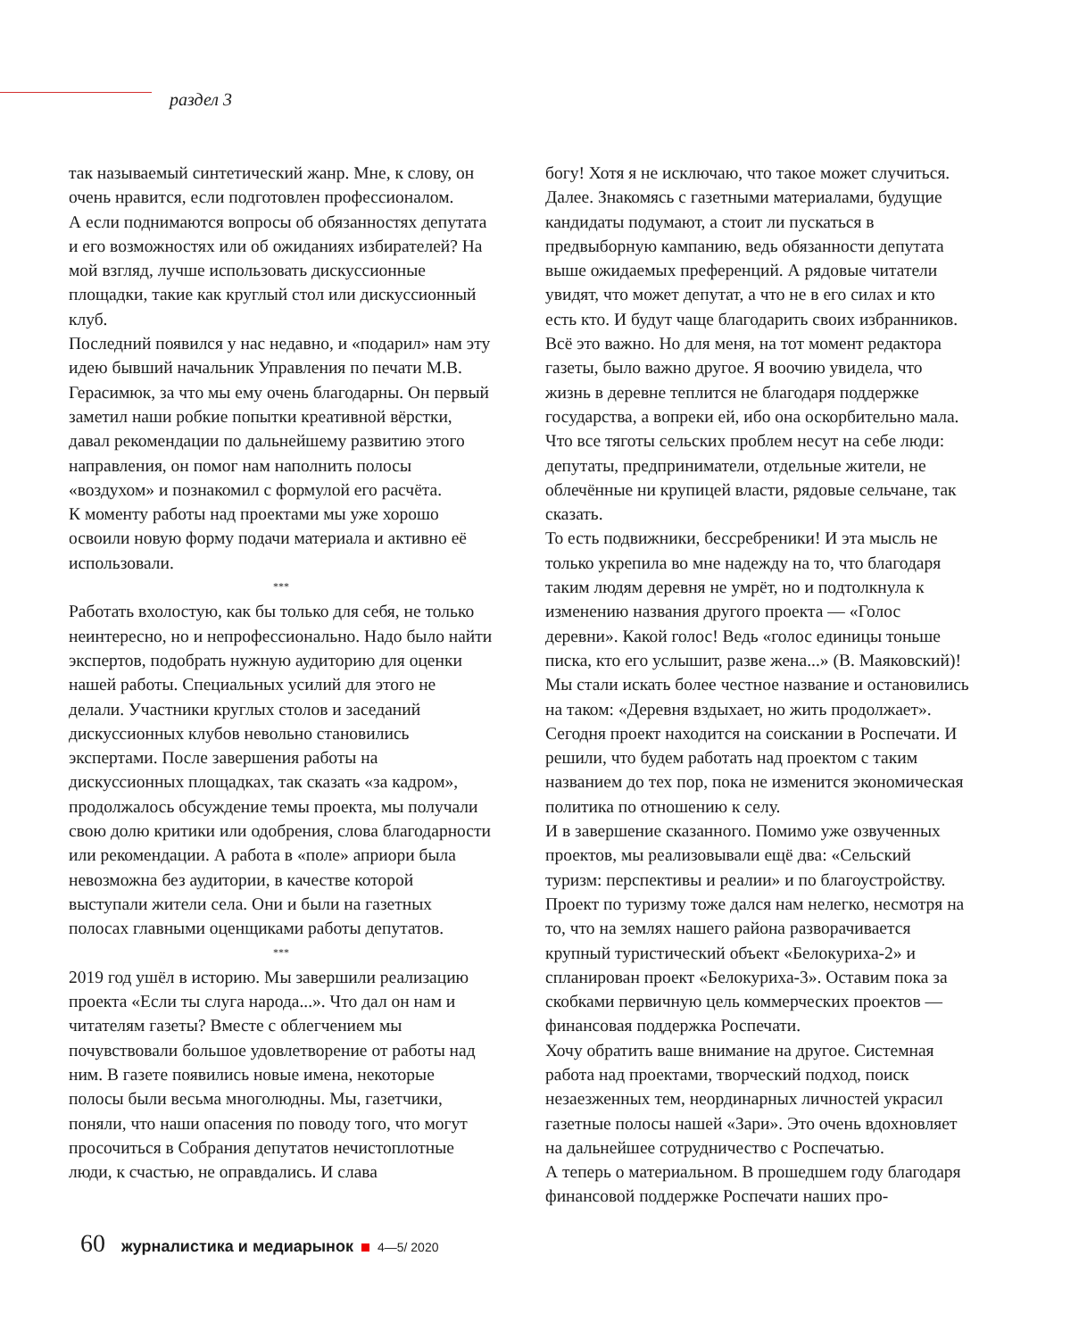раздел 3
так называемый синтетический жанр. Мне, к слову, он очень нравится, если подготовлен профессионалом.
А если поднимаются вопросы об обязанностях депутата и его возможностях или об ожиданиях избирателей? На мой взгляд, лучше использовать дискуссионные площадки, такие как круглый стол или дискуссионный клуб.
Последний появился у нас недавно, и «подарил» нам эту идею бывший начальник Управления по печати М.В. Герасимюк, за что мы ему очень благодарны. Он первый заметил наши робкие попытки креативной вёрстки, давал рекомендации по дальнейшему развитию этого направления, он помог нам наполнить полосы «воздухом» и познакомил с формулой его расчёта.
К моменту работы над проектами мы уже хорошо освоили новую форму подачи материала и активно её использовали.
***
Работать вхолостую, как бы только для себя, не только неинтересно, но и непрофессионально. Надо было найти экспертов, подобрать нужную аудиторию для оценки нашей работы. Специальных усилий для этого не делали. Участники круглых столов и заседаний дискуссионных клубов невольно становились экспертами. После завершения работы на дискуссионных площадках, так сказать «за кадром», продолжалось обсуждение темы проекта, мы получали свою долю критики или одобрения, слова благодарности или рекомендации. А работа в «поле» априори была невозможна без аудитории, в качестве которой выступали жители села. Они и были на газетных полосах главными оценщиками работы депутатов.
***
2019 год ушёл в историю. Мы завершили реализацию проекта «Если ты слуга народа...». Что дал он нам и читателям газеты? Вместе с облегчением мы почувствовали большое удовлетворение от работы над ним. В газете появились новые имена, некоторые полосы были весьма многолюдны. Мы, газетчики, поняли, что наши опасения по поводу того, что могут просочиться в Собрания депутатов нечистоплотные люди, к счастью, не оправдались. И слава
богу! Хотя я не исключаю, что такое может случиться.
Далее. Знакомясь с газетными материалами, будущие кандидаты подумают, а стоит ли пускаться в предвыборную кампанию, ведь обязанности депутата выше ожидаемых преференций. А рядовые читатели увидят, что может депутат, а что не в его силах и кто есть кто. И будут чаще благодарить своих избранников.
Всё это важно. Но для меня, на тот момент редактора газеты, было важно другое. Я воочию увидела, что жизнь в деревне теплится не благодаря поддержке государства, а вопреки ей, ибо она оскорбительно мала. Что все тяготы сельских проблем несут на себе люди: депутаты, предприниматели, отдельные жители, не облечённые ни крупицей власти, рядовые сельчане, так сказать.
То есть подвижники, бессребреники! И эта мысль не только укрепила во мне надежду на то, что благодаря таким людям деревня не умрёт, но и подтолкнула к изменению названия другого проекта — «Голос деревни». Какой голос! Ведь «голос единицы тоньше писка, кто его услышит, разве жена...» (В. Маяковский)! Мы стали искать более честное название и остановились на таком: «Деревня вздыхает, но жить продолжает». Сегодня проект находится на соискании в Роспечати. И решили, что будем работать над проектом с таким названием до тех пор, пока не изменится экономическая политика по отношению к селу.
И в завершение сказанного. Помимо уже озвученных проектов, мы реализовывали ещё два: «Сельский туризм: перспективы и реалии» и по благоустройству. Проект по туризму тоже дался нам нелегко, несмотря на то, что на землях нашего района разворачивается крупный туристический объект «Белокуриха-2» и спланирован проект «Белокуриха-3». Оставим пока за скобками первичную цель коммерческих проектов — финансовая поддержка Роспечати.
Хочу обратить ваше внимание на другое. Системная работа над проектами, творческий подход, поиск незаезженных тем, неординарных личностей украсил газетные полосы нашей «Зари». Это очень вдохновляет на дальнейшее сотрудничество с Роспечатью.
А теперь о материальном. В прошедшем году благодаря финансовой поддержке Роспечати наших про-
60 журналистика и медиарынок 4—5/ 2020